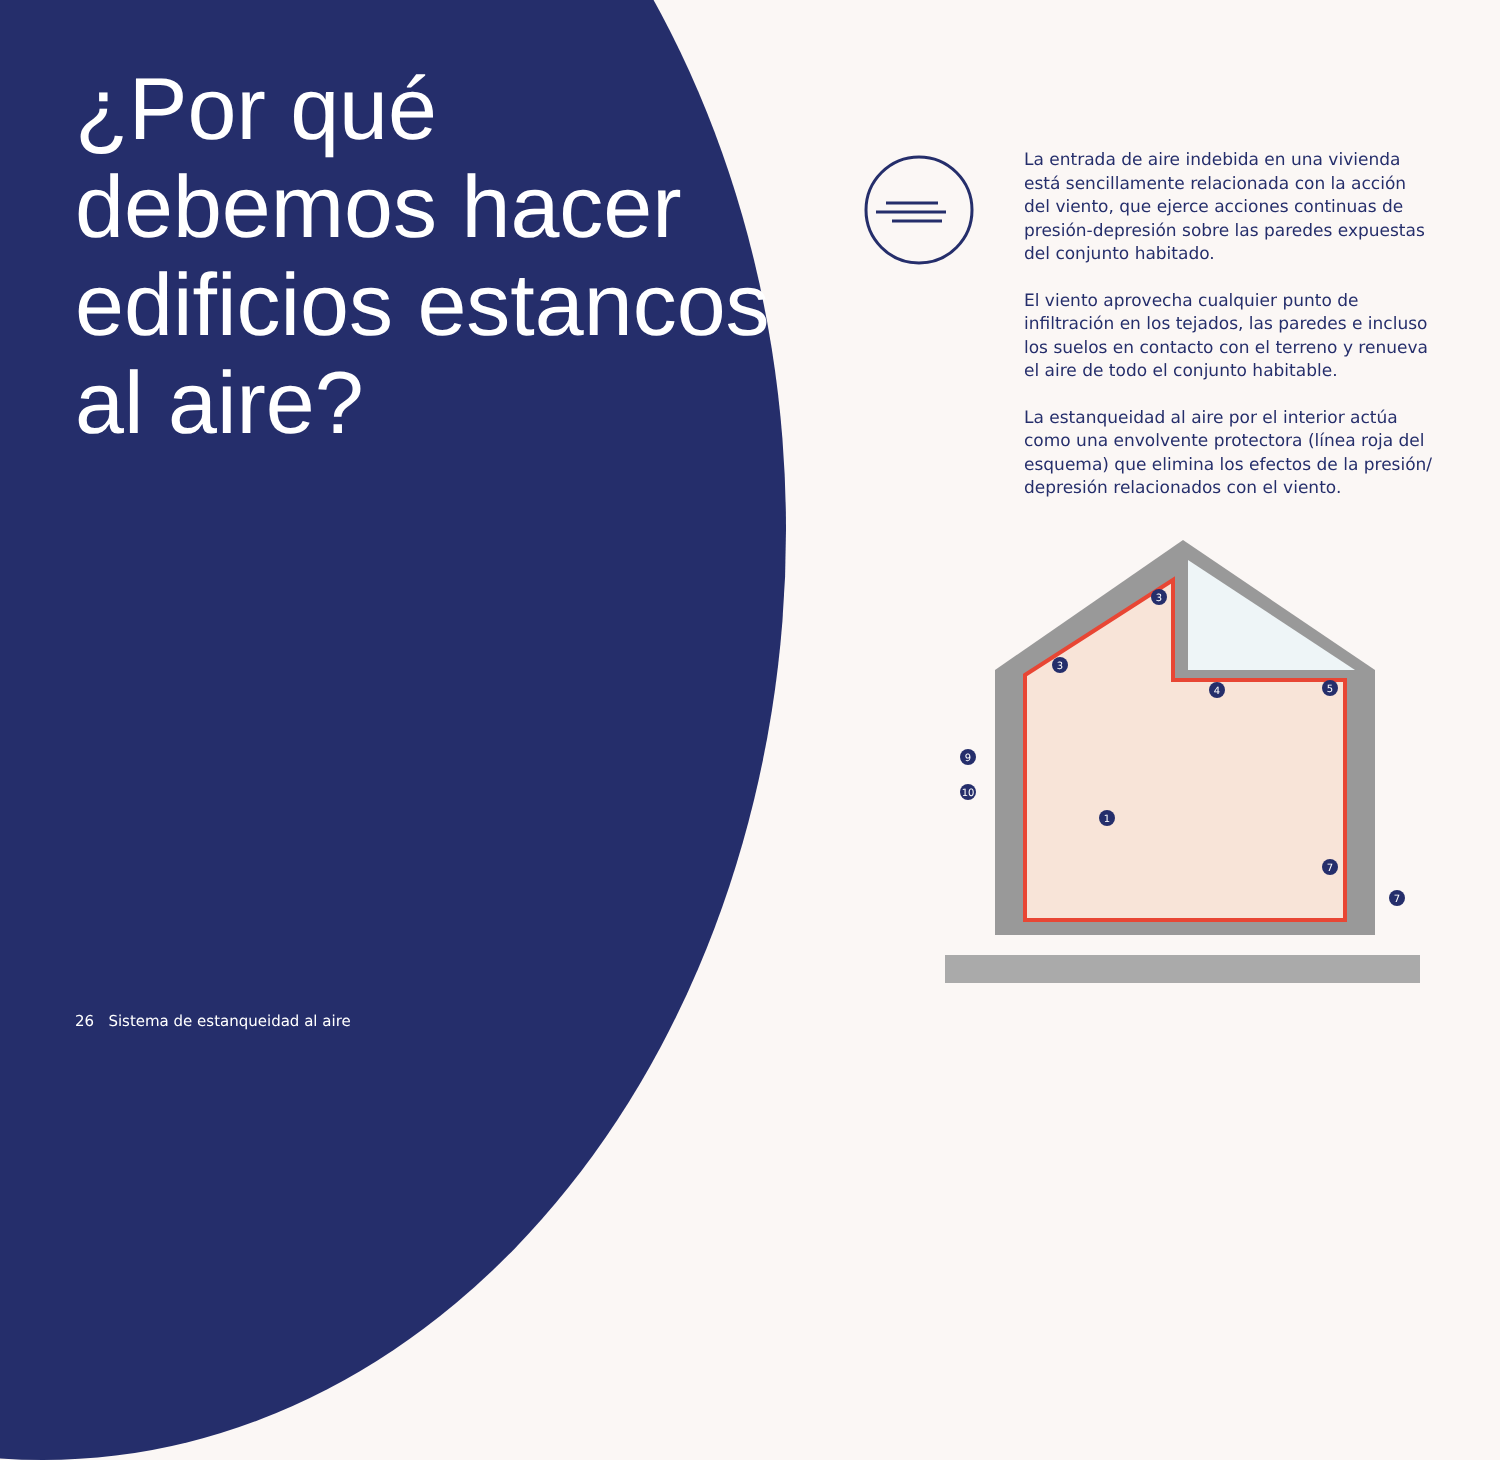¿Por qué debemos hacer edificios estancos al aire?
26 Sistema de estanqueidad al aire
La entrada de aire indebida en una vivienda está sencillamente relacionada con la acción del viento, que ejerce acciones continuas de presión-depresión sobre las paredes expuestas del conjunto habitado.
El viento aprovecha cualquier punto de infiltración en los tejados, las paredes e incluso los suelos en contacto con el terreno y renueva el aire de todo el conjunto habitable.
La estanqueidad al aire por el interior actúa como una envolvente protectora (línea roja del esquema) que elimina los efectos de la presión/ depresión relacionados con el viento.
3
3
4
5
9
10
1
7
7